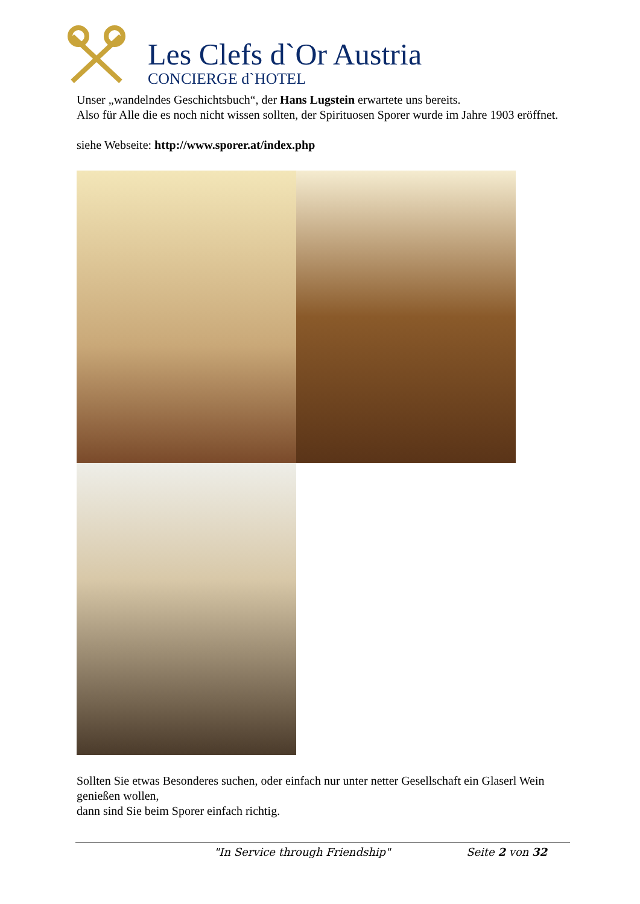Les Clefs d`Or Austria
CONCIERGE d`HOTEL
Unser „wandelndes Geschichtsbuch“, der Hans Lugstein erwartete uns bereits.
Also für Alle die es noch nicht wissen sollten, der Spirituosen Sporer wurde im Jahre 1903 eröffnet.
siehe Webseite: http://www.sporer.at/index.php
Sollten Sie etwas Besonderes suchen, oder einfach nur unter netter Gesellschaft ein Glaserl Wein genießen wollen,
dann sind Sie beim Sporer einfach richtig.
"In Service through Friendship" Seite 2 von 32